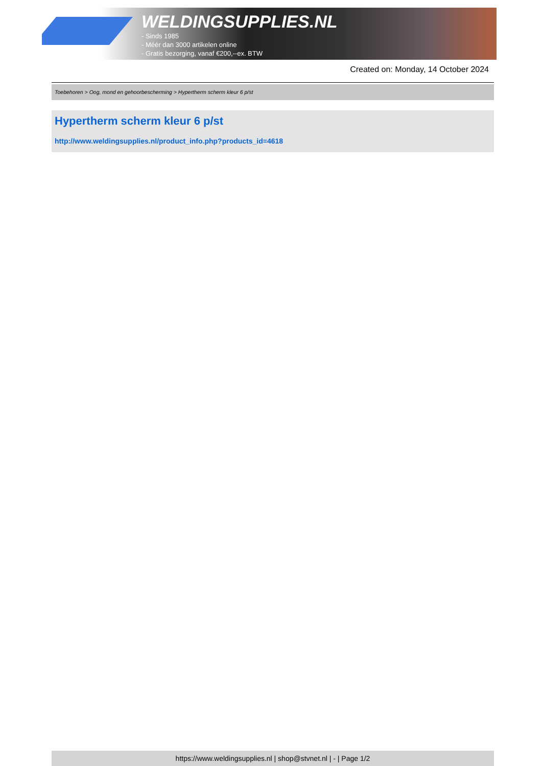WELDINGSUPPLIES.NL
- Sinds 1985
- Méér dan 3000 artikelen online
- Gratis bezorging, vanaf €200,--ex. BTW
Created on: Monday, 14 October 2024
Toebehoren > Oog, mond en gehoorbescherming > Hypertherm scherm kleur 6 p/st
Hypertherm scherm kleur 6 p/st
http://www.weldingsupplies.nl/product_info.php?products_id=4618
https://www.weldingsupplies.nl | shop@stvnet.nl | - | Page 1/2